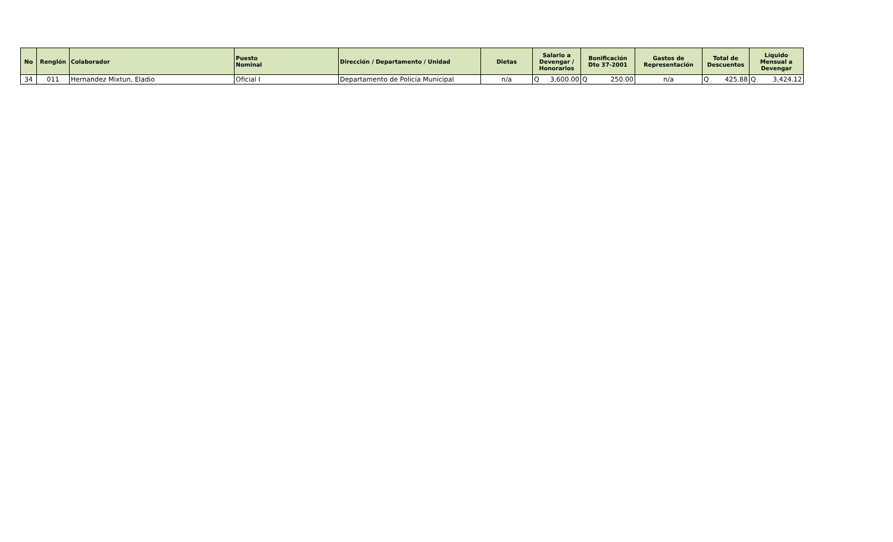| No | Renglón | Colaborador | Puesto Nominal | Dirección / Departamento / Unidad | Dietas | Salario a Devengar / Honorarios | Bonificación Dto 37-2001 | Gastos de Representación | Total de Descuentos | Líquido Mensual a Devengar |
| --- | --- | --- | --- | --- | --- | --- | --- | --- | --- | --- |
| 34 | 011 | Hernandez Mixtun, Eladio | Oficial I | Departamento de Policía Municipal | n/a | Q 3,600.00 | Q 250.00 | n/a | Q 425.88 | Q 3,424.12 |